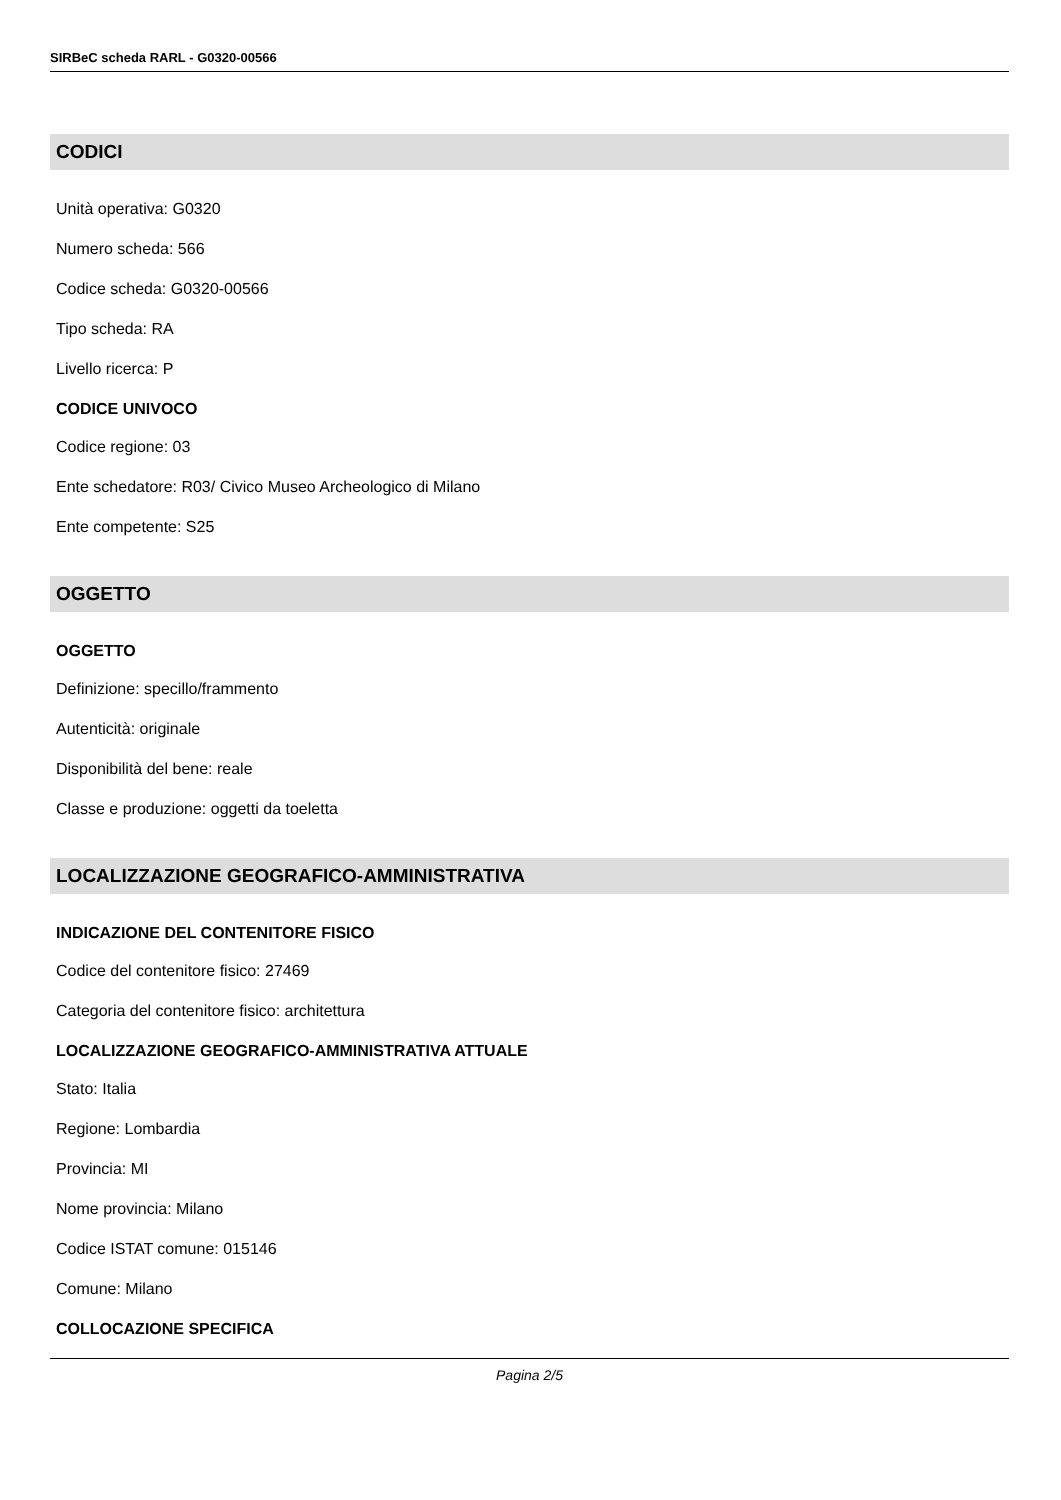SIRBeC scheda RARL - G0320-00566
CODICI
Unità operativa: G0320
Numero scheda: 566
Codice scheda: G0320-00566
Tipo scheda: RA
Livello ricerca: P
CODICE UNIVOCO
Codice regione: 03
Ente schedatore: R03/ Civico Museo Archeologico di Milano
Ente competente: S25
OGGETTO
OGGETTO
Definizione: specillo/frammento
Autenticità: originale
Disponibilità del bene: reale
Classe e produzione: oggetti da toeletta
LOCALIZZAZIONE GEOGRAFICO-AMMINISTRATIVA
INDICAZIONE DEL CONTENITORE FISICO
Codice del contenitore fisico: 27469
Categoria del contenitore fisico: architettura
LOCALIZZAZIONE GEOGRAFICO-AMMINISTRATIVA ATTUALE
Stato: Italia
Regione: Lombardia
Provincia: MI
Nome provincia: Milano
Codice ISTAT comune: 015146
Comune: Milano
COLLOCAZIONE SPECIFICA
Pagina 2/5